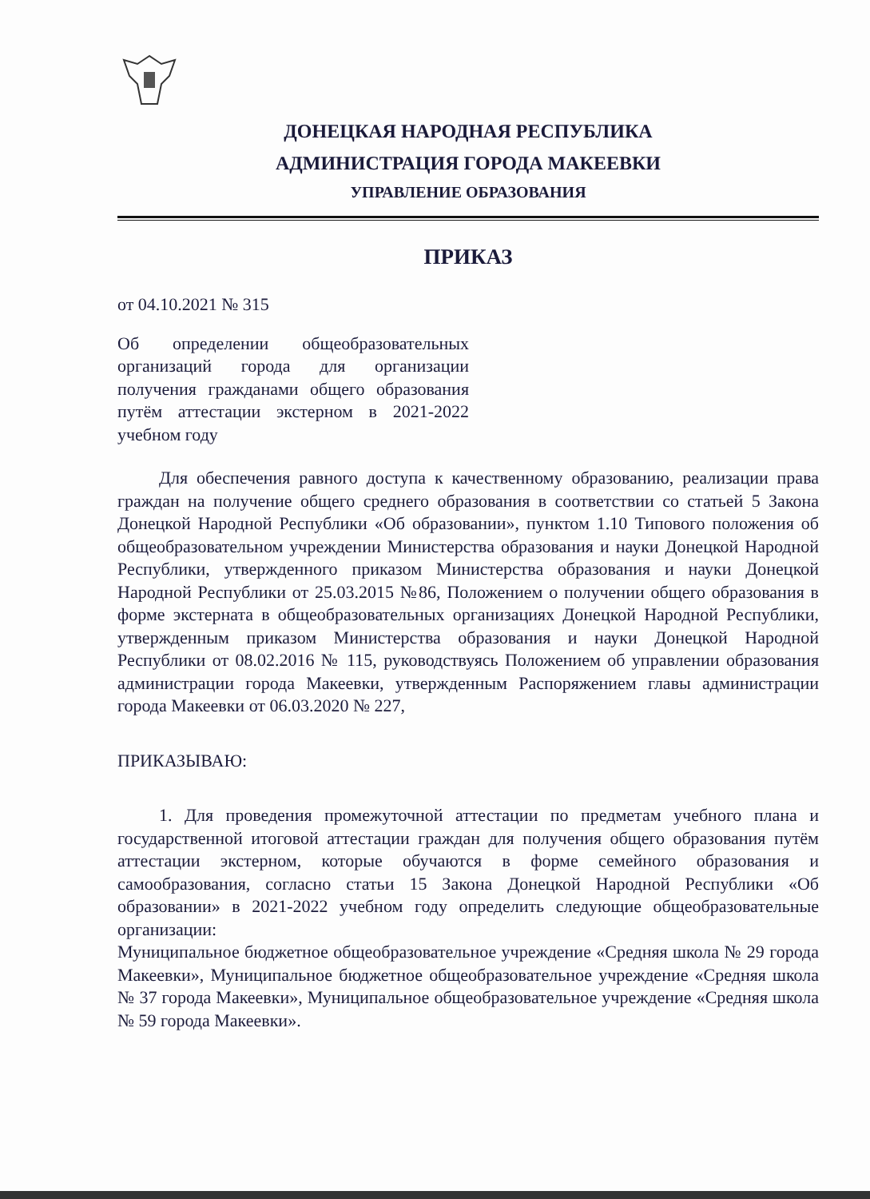ДОНЕЦКАЯ НАРОДНАЯ РЕСПУБЛИКА
АДМИНИСТРАЦИЯ ГОРОДА МАКЕЕВКИ
УПРАВЛЕНИЕ ОБРАЗОВАНИЯ
ПРИКАЗ
от 04.10.2021 № 315
Об определении общеобразовательных организаций города для организации получения гражданами общего образования путём аттестации экстерном в 2021-2022 учебном году
Для обеспечения равного доступа к качественному образованию, реализации права граждан на получение общего среднего образования в соответствии со статьей 5 Закона Донецкой Народной Республики «Об образовании», пунктом 1.10 Типового положения об общеобразовательном учреждении Министерства образования и науки Донецкой Народной Республики, утвержденного приказом Министерства образования и науки Донецкой Народной Республики от 25.03.2015 №86, Положением о получении общего образования в форме экстерната в общеобразовательных организациях Донецкой Народной Республики, утвержденным приказом Министерства образования и науки Донецкой Народной Республики от 08.02.2016 № 115, руководствуясь Положением об управлении образования администрации города Макеевки, утвержденным Распоряжением главы администрации города Макеевки от 06.03.2020 № 227,
ПРИКАЗЫВАЮ:
1. Для проведения промежуточной аттестации по предметам учебного плана и государственной итоговой аттестации граждан для получения общего образования путём аттестации экстерном, которые обучаются в форме семейного образования и самообразования, согласно статьи 15 Закона Донецкой Народной Республики «Об образовании» в 2021-2022 учебном году определить следующие общеобразовательные организации:
Муниципальное бюджетное общеобразовательное учреждение «Средняя школа № 29 города Макеевки», Муниципальное бюджетное общеобразовательное учреждение «Средняя школа № 37 города Макеевки», Муниципальное общеобразовательное учреждение «Средняя школа № 59 города Макеевки».